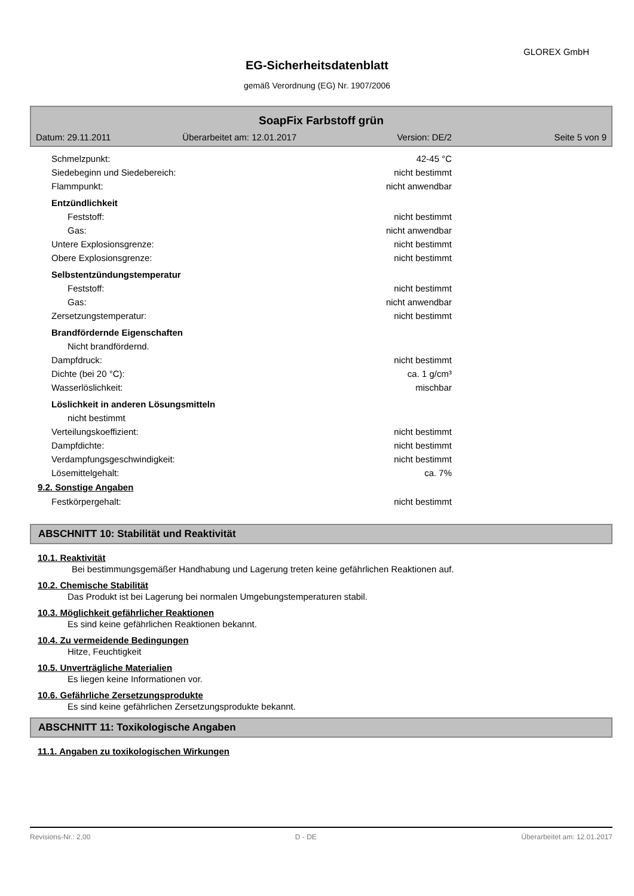GLOREX GmbH
EG-Sicherheitsdatenblatt
gemäß Verordnung (EG) Nr. 1907/2006
SoapFix Farbstoff grün
| Datum: 29.11.2011 | Überarbeitet am: 12.01.2017 | Version: DE/2 | Seite 5 von 9 |
| Schmelzpunkt: | 42-45 °C |
| Siedebeginn und Siedebereich: | nicht bestimmt |
| Flammpunkt: | nicht anwendbar |
| Entzündlichkeit | |
| Feststoff: | nicht bestimmt |
| Gas: | nicht anwendbar |
| Untere Explosionsgrenze: | nicht bestimmt |
| Obere Explosionsgrenze: | nicht bestimmt |
| Selbstentzündungstemperatur | |
| Feststoff: | nicht bestimmt |
| Gas: | nicht anwendbar |
| Zersetzungstemperatur: | nicht bestimmt |
| Brandfördernde Eigenschaften | |
| Nicht brandfördernd. | |
| Dampfdruck: | nicht bestimmt |
| Dichte (bei 20 °C): | ca. 1 g/cm³ |
| Wasserlöslichkeit: | mischbar |
| Löslichkeit in anderen Lösungsmitteln | |
| nicht bestimmt | |
| Verteilungskoeffizient: | nicht bestimmt |
| Dampfdichte: | nicht bestimmt |
| Verdampfungsgeschwindigkeit: | nicht bestimmt |
| Lösemittelgehalt: | ca. 7% |
9.2. Sonstige Angaben
| Festkörpergehalt: | nicht bestimmt |
ABSCHNITT 10: Stabilität und Reaktivität
10.1. Reaktivität
Bei bestimmungsgemäßer Handhabung und Lagerung treten keine gefährlichen Reaktionen auf.
10.2. Chemische Stabilität
Das Produkt ist bei Lagerung bei normalen Umgebungstemperaturen stabil.
10.3. Möglichkeit gefährlicher Reaktionen
Es sind keine gefährlichen Reaktionen bekannt.
10.4. Zu vermeidende Bedingungen
Hitze, Feuchtigkeit
10.5. Unverträgliche Materialien
Es liegen keine Informationen vor.
10.6. Gefährliche Zersetzungsprodukte
Es sind keine gefährlichen Zersetzungsprodukte bekannt.
ABSCHNITT 11: Toxikologische Angaben
11.1. Angaben zu toxikologischen Wirkungen
Revisions-Nr.: 2,00 D - DE Überarbeitet am: 12.01.2017